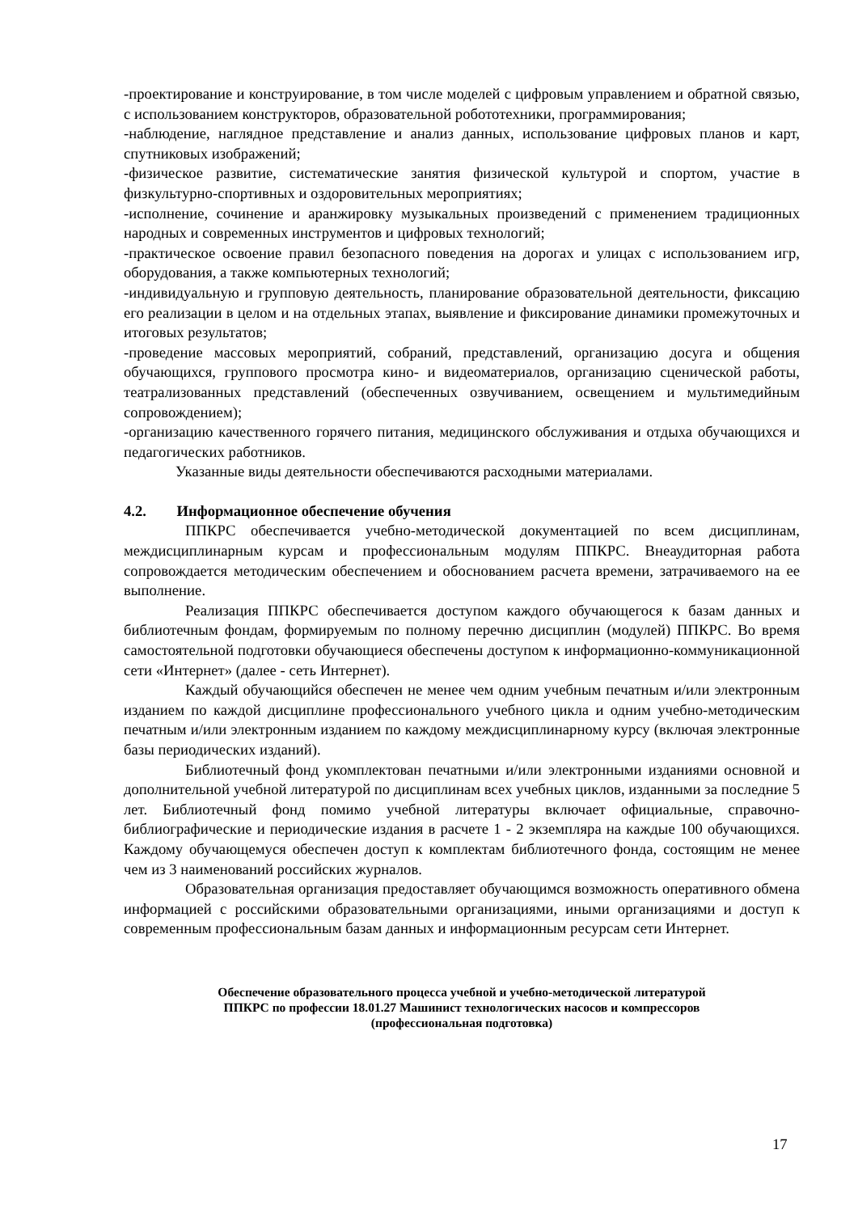-проектирование и конструирование, в том числе моделей с цифровым управлением и обратной связью, с использованием конструкторов, образовательной робототехники, программирования;
-наблюдение, наглядное представление и анализ данных, использование цифровых планов и карт, спутниковых изображений;
-физическое развитие, систематические занятия физической культурой и спортом, участие в физкультурно-спортивных и оздоровительных мероприятиях;
-исполнение, сочинение и аранжировку музыкальных произведений с применением традиционных народных и современных инструментов и цифровых технологий;
-практическое освоение правил безопасного поведения на дорогах и улицах с использованием игр, оборудования, а также компьютерных технологий;
-индивидуальную и групповую деятельность, планирование образовательной деятельности, фиксацию его реализации в целом и на отдельных этапах, выявление и фиксирование динамики промежуточных и итоговых результатов;
-проведение массовых мероприятий, собраний, представлений, организацию досуга и общения обучающихся, группового просмотра кино- и видеоматериалов, организацию сценической работы, театрализованных представлений (обеспеченных озвучиванием, освещением и мультимедийным сопровождением);
-организацию качественного горячего питания, медицинского обслуживания и отдыха обучающихся и педагогических работников.
Указанные виды деятельности обеспечиваются расходными материалами.
4.2. Информационное обеспечение обучения
ППКРС обеспечивается учебно-методической документацией по всем дисциплинам, междисциплинарным курсам и профессиональным модулям ППКРС. Внеаудиторная работа сопровождается методическим обеспечением и обоснованием расчета времени, затрачиваемого на ее выполнение.
Реализация ППКРС обеспечивается доступом каждого обучающегося к базам данных и библиотечным фондам, формируемым по полному перечню дисциплин (модулей) ППКРС. Во время самостоятельной подготовки обучающиеся обеспечены доступом к информационно-коммуникационной сети «Интернет» (далее - сеть Интернет).
Каждый обучающийся обеспечен не менее чем одним учебным печатным и/или электронным изданием по каждой дисциплине профессионального учебного цикла и одним учебно-методическим печатным и/или электронным изданием по каждому междисциплинарному курсу (включая электронные базы периодических изданий).
Библиотечный фонд укомплектован печатными и/или электронными изданиями основной и дополнительной учебной литературой по дисциплинам всех учебных циклов, изданными за последние 5 лет. Библиотечный фонд помимо учебной литературы включает официальные, справочно-библиографические и периодические издания в расчете 1 - 2 экземпляра на каждые 100 обучающихся. Каждому обучающемуся обеспечен доступ к комплектам библиотечного фонда, состоящим не менее чем из 3 наименований российских журналов.
Образовательная организация предоставляет обучающимся возможность оперативного обмена информацией с российскими образовательными организациями, иными организациями и доступ к современным профессиональным базам данных и информационным ресурсам сети Интернет.
Обеспечение образовательного процесса учебной и учебно-методической литературой
ППКРС по профессии 18.01.27 Машинист технологических насосов и компрессоров
(профессиональная подготовка)
17